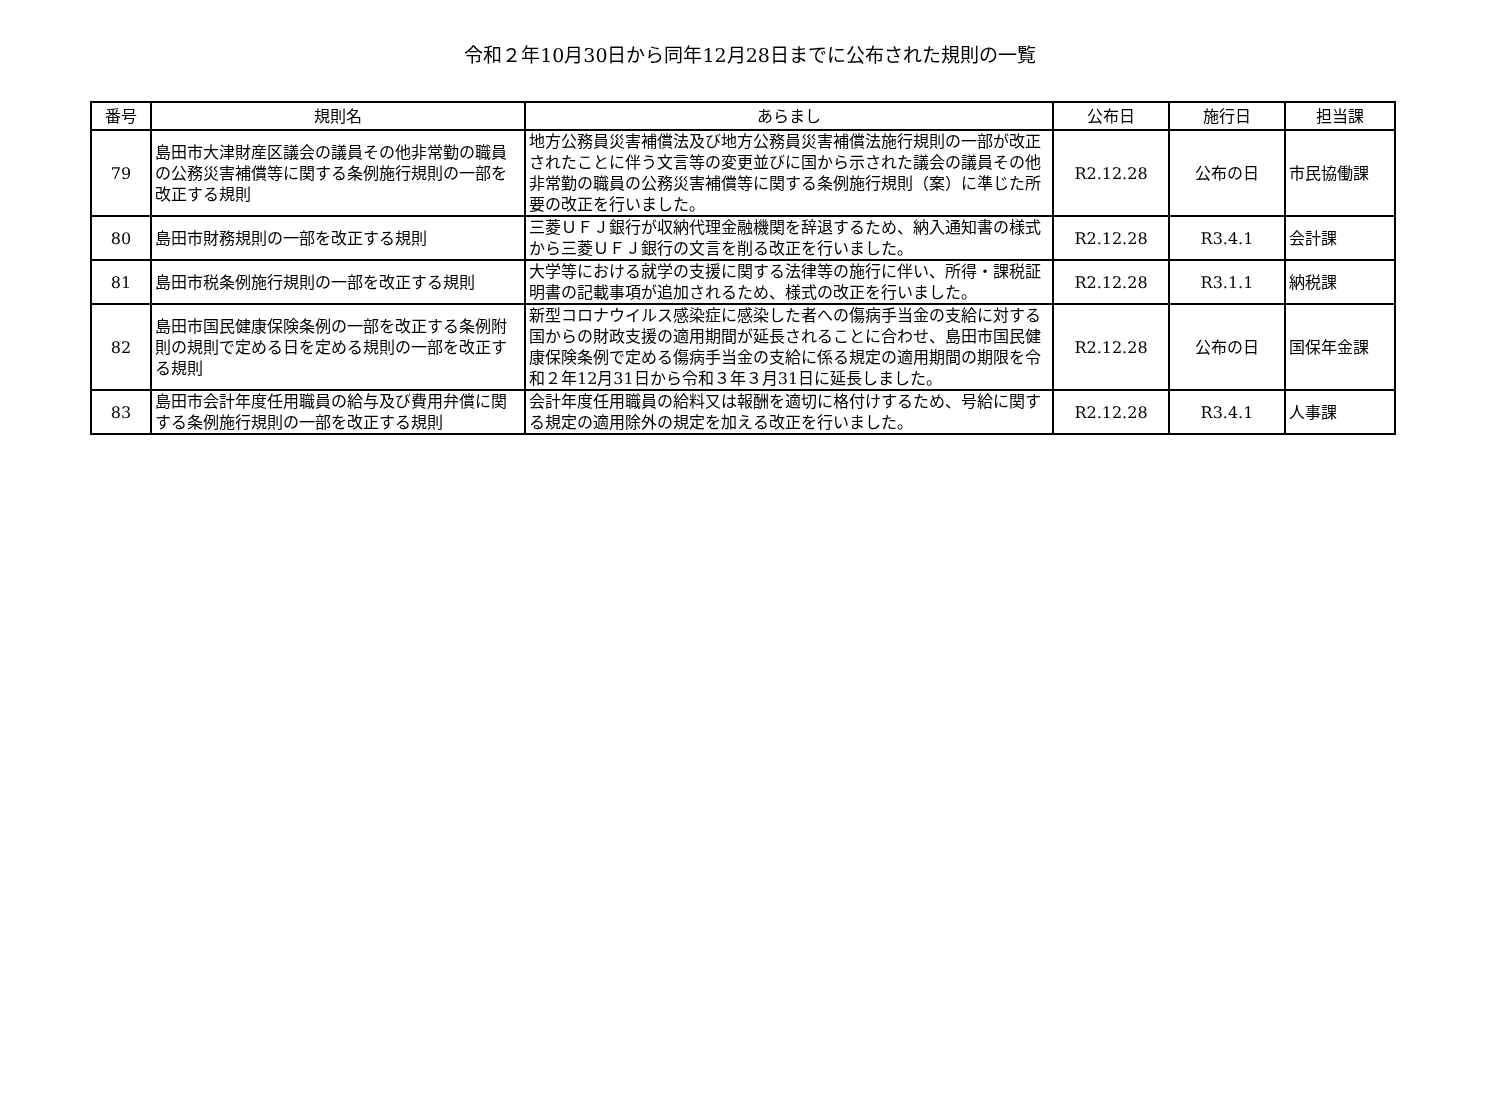令和２年10月30日から同年12月28日までに公布された規則の一覧
| 番号 | 規則名 | あらまし | 公布日 | 施行日 | 担当課 |
| --- | --- | --- | --- | --- | --- |
| 79 | 島田市大津財産区議会の議員その他非常勤の職員の公務災害補償等に関する条例施行規則の一部を改正する規則 | 地方公務員災害補償法及び地方公務員災害補償法施行規則の一部が改正されたことに伴う文言等の変更並びに国から示された議会の議員その他非常勤の職員の公務災害補償等に関する条例施行規則（案）に準じた所要の改正を行いました。 | R2.12.28 | 公布の日 | 市民協働課 |
| 80 | 島田市財務規則の一部を改正する規則 | 三菱ＵＦＪ銀行が収納代理金融機関を辞退するため、納入通知書の様式から三菱ＵＦＪ銀行の文言を削る改正を行いました。 | R2.12.28 | R3.4.1 | 会計課 |
| 81 | 島田市税条例施行規則の一部を改正する規則 | 大学等における就学の支援に関する法律等の施行に伴い、所得・課税証明書の記載事項が追加されるため、様式の改正を行いました。 | R2.12.28 | R3.1.1 | 納税課 |
| 82 | 島田市国民健康保険条例の一部を改正する条例附則の規則で定める日を定める規則の一部を改正する規則 | 新型コロナウイルス感染症に感染した者への傷病手当金の支給に対する国からの財政支援の適用期間が延長されることに合わせ、島田市国民健康保険条例で定める傷病手当金の支給に係る規定の適用期間の期限を令和２年12月31日から令和３年３月31日に延長しました。 | R2.12.28 | 公布の日 | 国保年金課 |
| 83 | 島田市会計年度任用職員の給与及び費用弁償に関する条例施行規則の一部を改正する規則 | 会計年度任用職員の給料又は報酬を適切に格付けするため、号給に関する規定の適用除外の規定を加える改正を行いました。 | R2.12.28 | R3.4.1 | 人事課 |